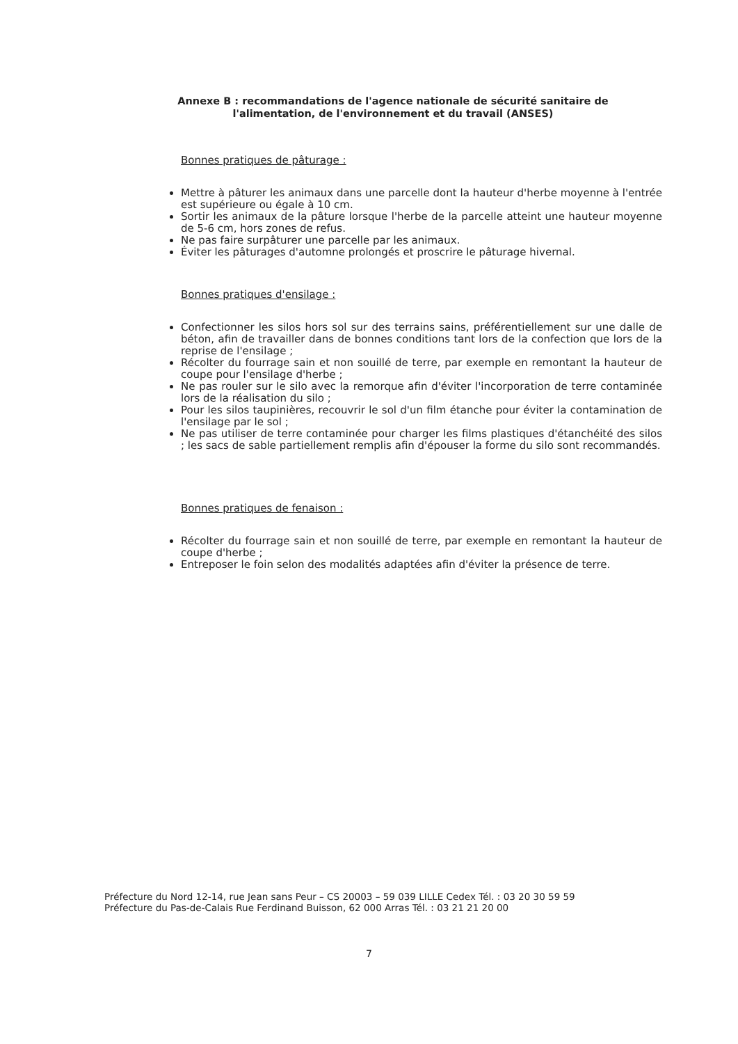Annexe B : recommandations de l'agence nationale de sécurité sanitaire de l'alimentation, de l'environnement et du travail (ANSES)
Bonnes pratiques de pâturage :
Mettre à pâturer les animaux dans une parcelle dont la hauteur d'herbe moyenne à l'entrée est supérieure ou égale à 10 cm.
Sortir les animaux de la pâture lorsque l'herbe de la parcelle atteint une hauteur moyenne de 5-6 cm, hors zones de refus.
Ne pas faire surpâturer une parcelle par les animaux.
Éviter les pâturages d'automne prolongés et proscrire le pâturage hivernal.
Bonnes pratiques d'ensilage :
Confectionner les silos hors sol sur des terrains sains, préférentiellement sur une dalle de béton, afin de travailler dans de bonnes conditions tant lors de la confection que lors de la reprise de l'ensilage ;
Récolter du fourrage sain et non souillé de terre, par exemple en remontant la hauteur de coupe pour l'ensilage d'herbe ;
Ne pas rouler sur le silo avec la remorque afin d'éviter l'incorporation de terre contaminée lors de la réalisation du silo ;
Pour les silos taupinières, recouvrir le sol d'un film étanche pour éviter la contamination de l'ensilage par le sol ;
Ne pas utiliser de terre contaminée pour charger les films plastiques d'étanchéité des silos ; les sacs de sable partiellement remplis afin d'épouser la forme du silo sont recommandés.
Bonnes pratiques de fenaison :
Récolter du fourrage sain et non souillé de terre, par exemple en remontant la hauteur de coupe d'herbe ;
Entreposer le foin selon des modalités adaptées afin d'éviter la présence de terre.
Préfecture du Nord 12-14, rue Jean sans Peur – CS 20003 – 59 039 LILLE Cedex Tél. : 03 20 30 59 59
Préfecture du Pas-de-Calais Rue Ferdinand Buisson, 62 000 Arras Tél. : 03 21 21 20 00
7